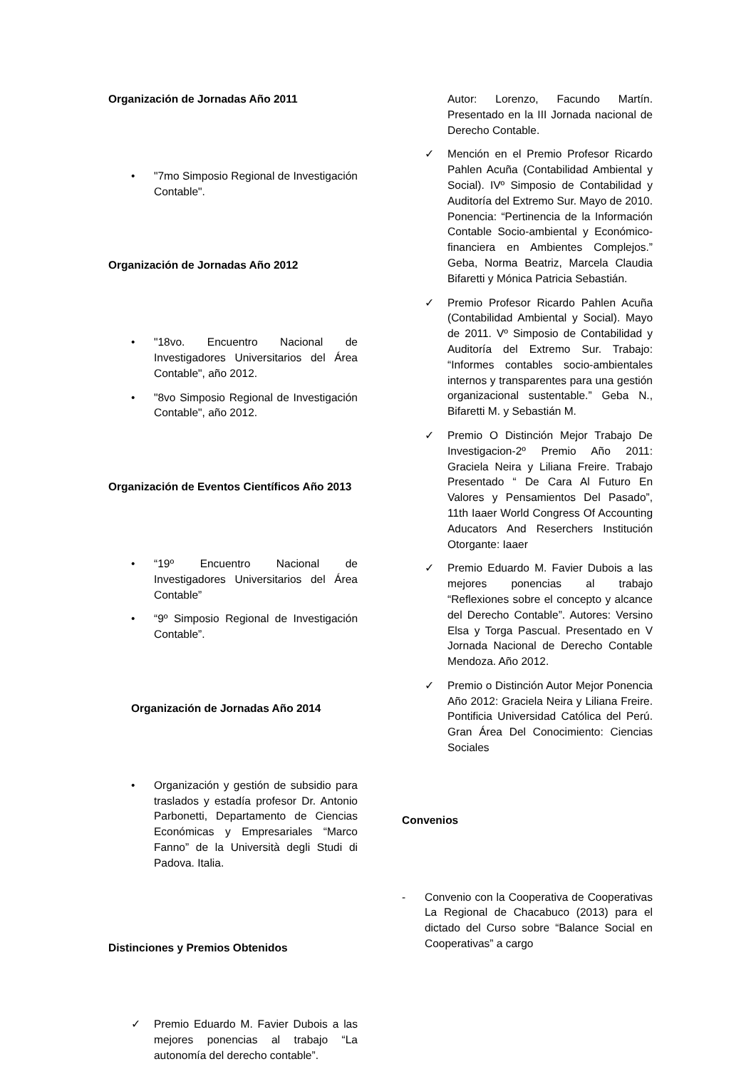Organización de Jornadas Año 2011
• "7mo Simposio Regional de Investigación Contable".
Organización de Jornadas Año 2012
• "18vo. Encuentro Nacional de Investigadores Universitarios del Área Contable", año 2012.
• "8vo Simposio Regional de Investigación Contable", año 2012.
Organización de Eventos Científicos Año 2013
• “19º Encuentro Nacional de Investigadores Universitarios del Área Contable”
• “9º Simposio Regional de Investigación Contable”.
Organización de Jornadas Año 2014
• Organización y gestión de subsidio para traslados y estadía profesor Dr. Antonio Parbonetti, Departamento de Ciencias Económicas y Empresariales “Marco Fanno” de la Università degli Studi di Padova. Italia.
Distinciones y Premios Obtenidos
✓ Premio Eduardo M. Favier Dubois a las mejores ponencias al trabajo “La autonomía del derecho contable”.
Autor: Lorenzo, Facundo Martín. Presentado en la III Jornada nacional de Derecho Contable.
✓ Mención en el Premio Profesor Ricardo Pahlen Acuña (Contabilidad Ambiental y Social). IVº Simposio de Contabilidad y Auditoría del Extremo Sur. Mayo de 2010. Ponencia: “Pertinencia de la Información Contable Socio-ambiental y Económico-financiera en Ambientes Complejos.” Geba, Norma Beatriz, Marcela Claudia Bifaretti y Mónica Patricia Sebastián.
✓ Premio Profesor Ricardo Pahlen Acuña (Contabilidad Ambiental y Social). Mayo de 2011. Vº Simposio de Contabilidad y Auditoría del Extremo Sur. Trabajo: “Informes contables socio-ambientales internos y transparentes para una gestión organizacional sustentable.” Geba N., Bifaretti M. y Sebastián M.
✓ Premio O Distinción Mejor Trabajo De Investigacion-2º Premio Año 2011: Graciela Neira y Liliana Freire. Trabajo Presentado “ De Cara Al Futuro En Valores y Pensamientos Del Pasado”, 11th Iaaer World Congress Of Accounting Aducators And Reserchers Institución Otorgante: Iaaer
✓ Premio Eduardo M. Favier Dubois a las mejores ponencias al trabajo “Reflexiones sobre el concepto y alcance del Derecho Contable”. Autores: Versino Elsa y Torga Pascual. Presentado en V Jornada Nacional de Derecho Contable Mendoza. Año 2012.
✓ Premio o Distinción Autor Mejor Ponencia Año 2012: Graciela Neira y Liliana Freire. Pontificia Universidad Católica del Perú. Gran Área Del Conocimiento: Ciencias Sociales
Convenios
- Convenio con la Cooperativa de Cooperativas La Regional de Chacabuco (2013) para el dictado del Curso sobre “Balance Social en Cooperativas” a cargo